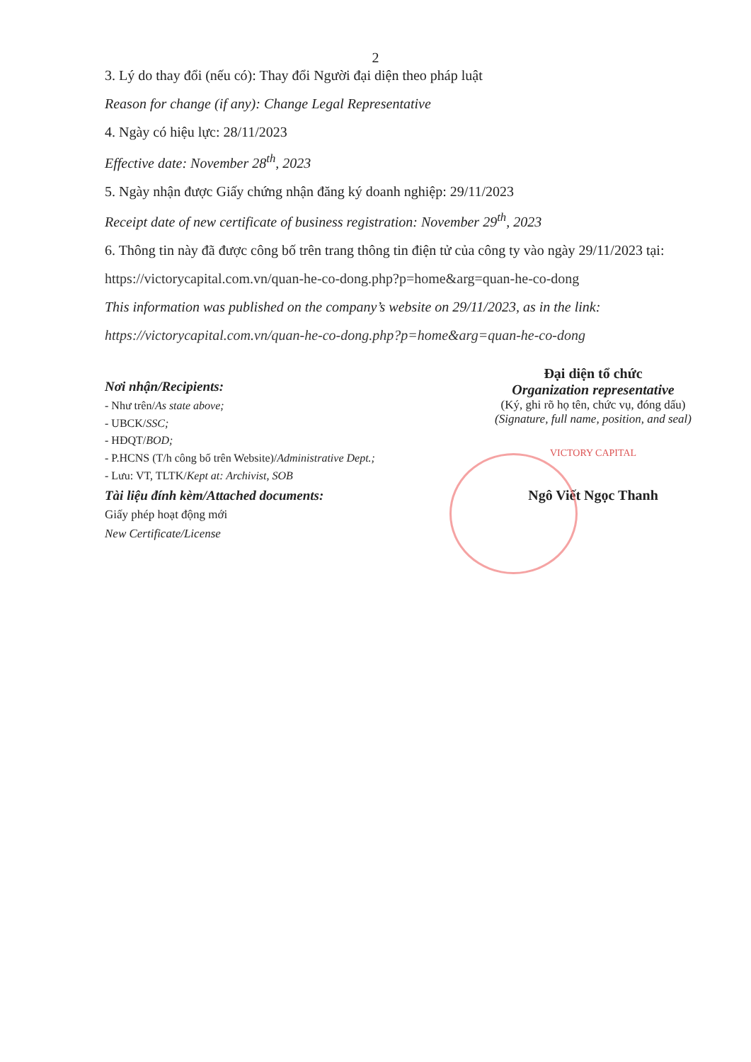2
3. Lý do thay đổi (nếu có): Thay đổi Người đại diện theo pháp luật
Reason for change (if any): Change Legal Representative
4. Ngày có hiệu lực: 28/11/2023
Effective date: November 28<sup>th</sup>, 2023
5. Ngày nhận được Giấy chứng nhận đăng ký doanh nghiệp: 29/11/2023
Receipt date of new certificate of business registration: November 29<sup>th</sup>, 2023
6. Thông tin này đã được công bố trên trang thông tin điện tử của công ty vào ngày 29/11/2023 tại:
https://victorycapital.com.vn/quan-he-co-dong.php?p=home&arg=quan-he-co-dong
This information was published on the company’s website on 29/11/2023, as in the link:
https://victorycapital.com.vn/quan-he-co-dong.php?p=home&arg=quan-he-co-dong
Nơi nhận/Recipients:
- Như trên/As state above;
- UBCK/SSC;
- HĐQT/BOD;
- P.HCNS (T/h công bố trên Website)/Administrative Dept.;
- Lưu: VT, TLTK/Kept at: Archivist, SOB
Tài liệu đính kèm/Attached documents:
Giấy phép hoạt động mới
New Certificate/License
Đại diện tổ chức
Organization representative
(Ký, ghi rõ họ tên, chức vụ, đóng dấu)
(Signature, full name, position, and seal)
VICTORY CAPITAL
Ngô Viết Ngọc Thanh